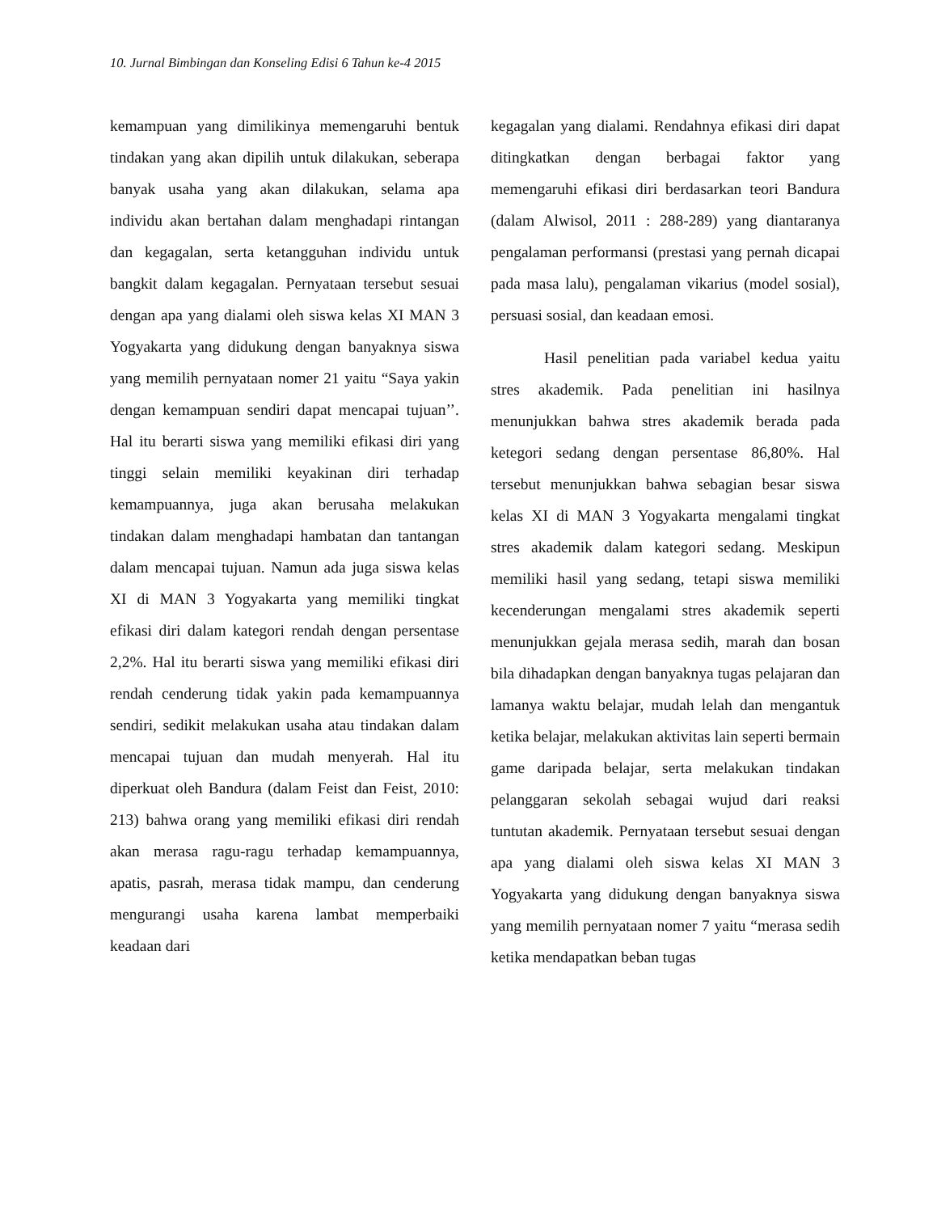10. Jurnal Bimbingan dan Konseling Edisi 6 Tahun ke-4 2015
kemampuan yang dimilikinya memengaruhi bentuk tindakan yang akan dipilih untuk dilakukan, seberapa banyak usaha yang akan dilakukan, selama apa individu akan bertahan dalam menghadapi rintangan dan kegagalan, serta ketangguhan individu untuk bangkit dalam kegagalan. Pernyataan tersebut sesuai dengan apa yang dialami oleh siswa kelas XI MAN 3 Yogyakarta yang didukung dengan banyaknya siswa yang memilih pernyataan nomer 21 yaitu “Saya yakin dengan kemampuan sendiri dapat mencapai tujuan’’. Hal itu berarti siswa yang memiliki efikasi diri yang tinggi selain memiliki keyakinan diri terhadap kemampuannya, juga akan berusaha melakukan tindakan dalam menghadapi hambatan dan tantangan dalam mencapai tujuan. Namun ada juga siswa kelas XI di MAN 3 Yogyakarta yang memiliki tingkat efikasi diri dalam kategori rendah dengan persentase 2,2%. Hal itu berarti siswa yang memiliki efikasi diri rendah cenderung tidak yakin pada kemampuannya sendiri, sedikit melakukan usaha atau tindakan dalam mencapai tujuan dan mudah menyerah. Hal itu diperkuat oleh Bandura (dalam Feist dan Feist, 2010: 213) bahwa orang yang memiliki efikasi diri rendah akan merasa ragu-ragu terhadap kemampuannya, apatis, pasrah, merasa tidak mampu, dan cenderung mengurangi usaha karena lambat memperbaiki keadaan dari
kegagalan yang dialami. Rendahnya efikasi diri dapat ditingkatkan dengan berbagai faktor yang memengaruhi efikasi diri berdasarkan teori Bandura (dalam Alwisol, 2011 : 288-289) yang diantaranya pengalaman performansi (prestasi yang pernah dicapai pada masa lalu), pengalaman vikarius (model sosial), persuasi sosial, dan keadaan emosi.
Hasil penelitian pada variabel kedua yaitu stres akademik. Pada penelitian ini hasilnya menunjukkan bahwa stres akademik berada pada ketegori sedang dengan persentase 86,80%. Hal tersebut menunjukkan bahwa sebagian besar siswa kelas XI di MAN 3 Yogyakarta mengalami tingkat stres akademik dalam kategori sedang. Meskipun memiliki hasil yang sedang, tetapi siswa memiliki kecenderungan mengalami stres akademik seperti menunjukkan gejala merasa sedih, marah dan bosan bila dihadapkan dengan banyaknya tugas pelajaran dan lamanya waktu belajar, mudah lelah dan mengantuk ketika belajar, melakukan aktivitas lain seperti bermain game daripada belajar, serta melakukan tindakan pelanggaran sekolah sebagai wujud dari reaksi tuntutan akademik. Pernyataan tersebut sesuai dengan apa yang dialami oleh siswa kelas XI MAN 3 Yogyakarta yang didukung dengan banyaknya siswa yang memilih pernyataan nomer 7 yaitu “merasa sedih ketika mendapatkan beban tugas